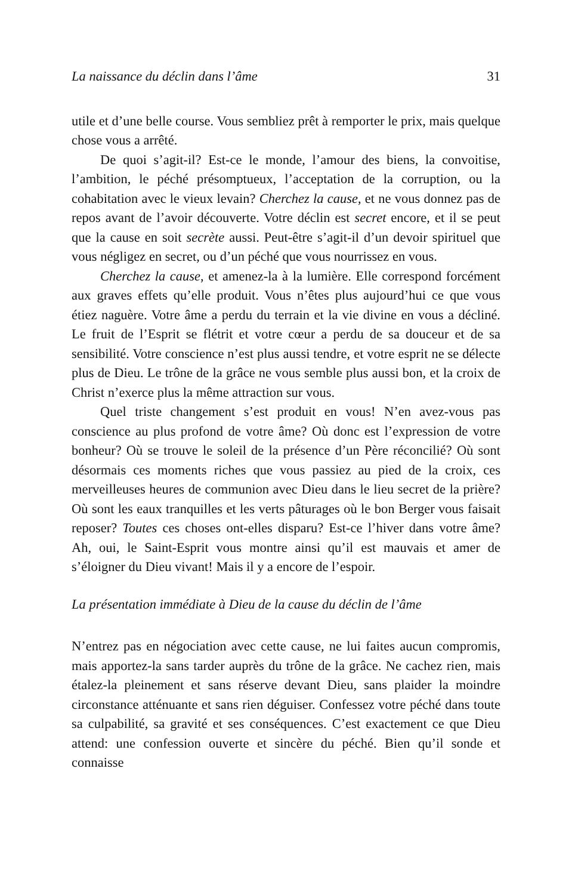La naissance du déclin dans l’âme 31
utile et d’une belle course. Vous sembliez prêt à remporter le prix, mais quelque chose vous a arrêté.
De quoi s’agit-il? Est-ce le monde, l’amour des biens, la convoitise, l’ambition, le péché présomptueux, l’acceptation de la corruption, ou la cohabitation avec le vieux levain? Cherchez la cause, et ne vous donnez pas de repos avant de l’avoir découverte. Votre déclin est secret encore, et il se peut que la cause en soit secrète aussi. Peut-être s’agit-il d’un devoir spirituel que vous négligez en secret, ou d’un péché que vous nourrissez en vous.
Cherchez la cause, et amenez-la à la lumière. Elle correspond forcément aux graves effets qu’elle produit. Vous n’êtes plus aujourd’hui ce que vous étiez naguère. Votre âme a perdu du terrain et la vie divine en vous a décliné. Le fruit de l’Esprit se flétrit et votre cœur a perdu de sa douceur et de sa sensibilité. Votre conscience n’est plus aussi tendre, et votre esprit ne se délecte plus de Dieu. Le trône de la grâce ne vous semble plus aussi bon, et la croix de Christ n’exerce plus la même attraction sur vous.
Quel triste changement s’est produit en vous! N’en avez-vous pas conscience au plus profond de votre âme? Où donc est l’expression de votre bonheur? Où se trouve le soleil de la présence d’un Père réconcilié? Où sont désormais ces moments riches que vous passiez au pied de la croix, ces merveilleuses heures de communion avec Dieu dans le lieu secret de la prière? Où sont les eaux tranquilles et les verts pâturages où le bon Berger vous faisait reposer? Toutes ces choses ont-elles disparu? Est-ce l’hiver dans votre âme? Ah, oui, le Saint-Esprit vous montre ainsi qu’il est mauvais et amer de s’éloigner du Dieu vivant! Mais il y a encore de l’espoir.
La présentation immédiate à Dieu de la cause du déclin de l’âme
N’entrez pas en négociation avec cette cause, ne lui faites aucun compromis, mais apportez-la sans tarder auprès du trône de la grâce. Ne cachez rien, mais étalez-la pleinement et sans réserve devant Dieu, sans plaider la moindre circonstance atténuante et sans rien déguiser. Confessez votre péché dans toute sa culpabilité, sa gravité et ses conséquences. C’est exactement ce que Dieu attend: une confession ouverte et sincère du péché. Bien qu’il sonde et connaisse